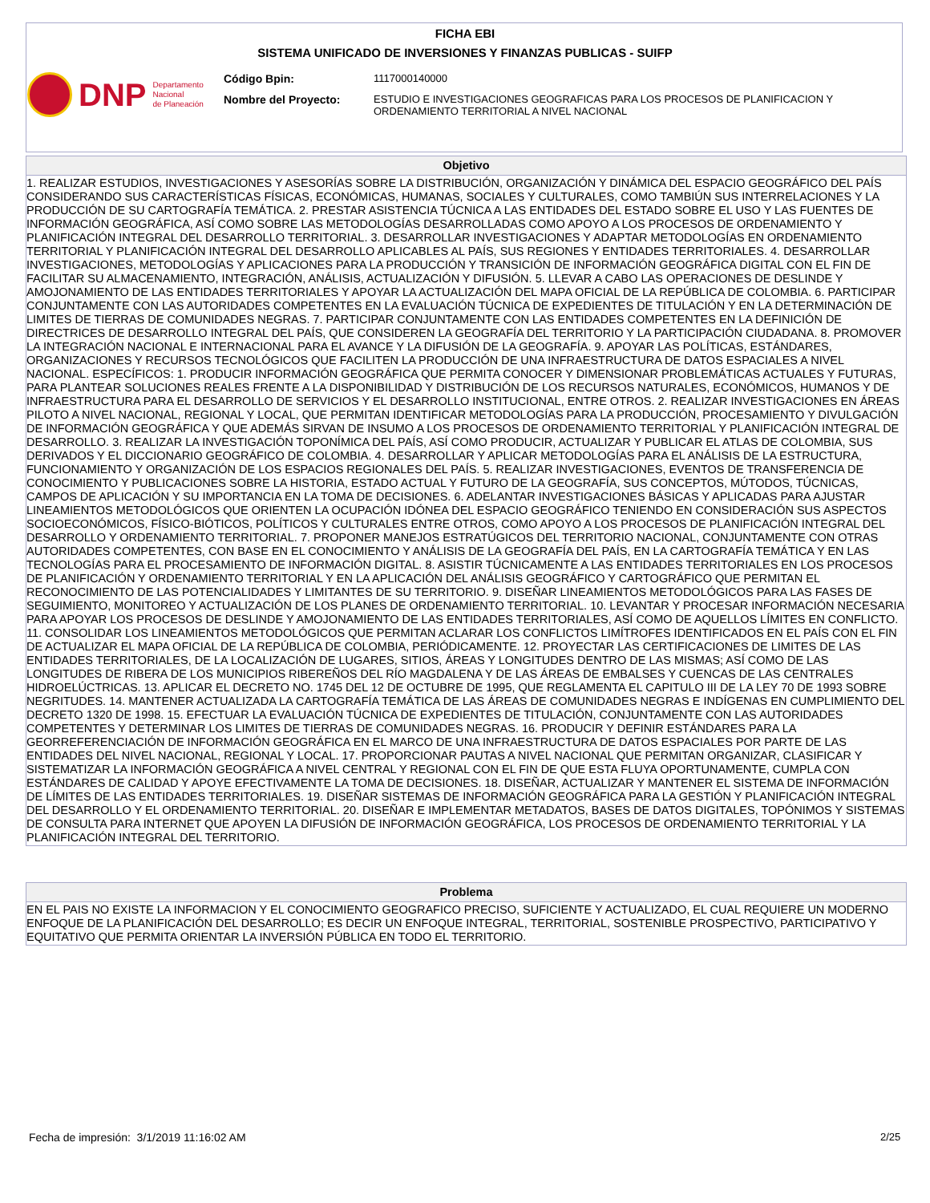FICHA EBI
SISTEMA UNIFICADO DE INVERSIONES Y FINANZAS PUBLICAS - SUIFP
DNP Departamento
Nacional
de Planeación
Código Bpin: 1117000140000
Nombre del Proyecto: ESTUDIO E INVESTIGACIONES GEOGRAFICAS PARA LOS PROCESOS DE PLANIFICACION Y ORDENAMIENTO TERRITORIAL A NIVEL NACIONAL
Objetivo
1. REALIZAR ESTUDIOS, INVESTIGACIONES Y ASESORÍAS SOBRE LA DISTRIBUCIÓN, ORGANIZACIÓN Y DINÁMICA DEL ESPACIO GEOGRÁFICO DEL PAÍS CONSIDERANDO SUS CARACTERÍSTICAS FÍSICAS, ECONÓMICAS, HUMANAS, SOCIALES Y CULTURALES, COMO TAMBIÚN SUS INTERRELACIONES Y LA PRODUCCIÓN DE SU CARTOGRAFÍA TEMÁTICA. 2. PRESTAR ASISTENCIA TÚCNICA A LAS ENTIDADES DEL ESTADO SOBRE EL USO Y LAS FUENTES DE INFORMACIÓN GEOGRÁFICA, ASÍ COMO SOBRE LAS METODOLOGÍAS DESARROLLADAS COMO APOYO A LOS PROCESOS DE ORDENAMIENTO Y PLANIFICACIÓN INTEGRAL DEL DESARROLLO TERRITORIAL. 3. DESARROLLAR INVESTIGACIONES Y ADAPTAR METODOLOGÍAS EN ORDENAMIENTO TERRITORIAL Y PLANIFICACIÓN INTEGRAL DEL DESARROLLO APLICABLES AL PAÍS, SUS REGIONES Y ENTIDADES TERRITORIALES. 4. DESARROLLAR INVESTIGACIONES, METODOLOGÍAS Y APLICACIONES PARA LA PRODUCCIÓN Y TRANSICIÓN DE INFORMACIÓN GEOGRÁFICA DIGITAL CON EL FIN DE FACILITAR SU ALMACENAMIENTO, INTEGRACIÓN, ANÁLISIS, ACTUALIZACIÓN Y DIFUSIÓN. 5. LLEVAR A CABO LAS OPERACIONES DE DESLINDE Y AMOJONAMIENTO DE LAS ENTIDADES TERRITORIALES Y APOYAR LA ACTUALIZACIÓN DEL MAPA OFICIAL DE LA REPÚBLICA DE COLOMBIA. 6. PARTICIPAR CONJUNTAMENTE CON LAS AUTORIDADES COMPETENTES EN LA EVALUACIÓN TÚCNICA DE EXPEDIENTES DE TITULACIÓN Y EN LA DETERMINACIÓN DE LIMITES DE TIERRAS DE COMUNIDADES NEGRAS. 7. PARTICIPAR CONJUNTAMENTE CON LAS ENTIDADES COMPETENTES EN LA DEFINICIÓN DE DIRECTRICES DE DESARROLLO INTEGRAL DEL PAÍS, QUE CONSIDEREN LA GEOGRAFÍA DEL TERRITORIO Y LA PARTICIPACIÓN CIUDADANA. 8. PROMOVER LA INTEGRACIÓN NACIONAL E INTERNACIONAL PARA EL AVANCE Y LA DIFUSIÓN DE LA GEOGRAFÍA. 9. APOYAR LAS POLÍTICAS, ESTÁNDARES, ORGANIZACIONES Y RECURSOS TECNOLÓGICOS QUE FACILITEN LA PRODUCCIÓN DE UNA INFRAESTRUCTURA DE DATOS ESPACIALES A NIVEL NACIONAL. ESPECÍFICOS: 1. PRODUCIR INFORMACIÓN GEOGRÁFICA QUE PERMITA CONOCER Y DIMENSIONAR PROBLEMÁTICAS ACTUALES Y FUTURAS, PARA PLANTEAR SOLUCIONES REALES FRENTE A LA DISPONIBILIDAD Y DISTRIBUCIÓN DE LOS RECURSOS NATURALES, ECONÓMICOS, HUMANOS Y DE INFRAESTRUCTURA PARA EL DESARROLLO DE SERVICIOS Y EL DESARROLLO INSTITUCIONAL, ENTRE OTROS. 2. REALIZAR INVESTIGACIONES EN ÁREAS PILOTO A NIVEL NACIONAL, REGIONAL Y LOCAL, QUE PERMITAN IDENTIFICAR METODOLOGÍAS PARA LA PRODUCCIÓN, PROCESAMIENTO Y DIVULGACIÓN DE INFORMACIÓN GEOGRÁFICA Y QUE ADEMÁS SIRVAN DE INSUMO A LOS PROCESOS DE ORDENAMIENTO TERRITORIAL Y PLANIFICACIÓN INTEGRAL DE DESARROLLO. 3. REALIZAR LA INVESTIGACIÓN TOPONÍMICA DEL PAÍS, ASÍ COMO PRODUCIR, ACTUALIZAR Y PUBLICAR EL ATLAS DE COLOMBIA, SUS DERIVADOS Y EL DICCIONARIO GEOGRÁFICO DE COLOMBIA. 4. DESARROLLAR Y APLICAR METODOLOGÍAS PARA EL ANÁLISIS DE LA ESTRUCTURA, FUNCIONAMIENTO Y ORGANIZACIÓN DE LOS ESPACIOS REGIONALES DEL PAÍS. 5. REALIZAR INVESTIGACIONES, EVENTOS DE TRANSFERENCIA DE CONOCIMIENTO Y PUBLICACIONES SOBRE LA HISTORIA, ESTADO ACTUAL Y FUTURO DE LA GEOGRAFÍA, SUS CONCEPTOS, MÚTODOS, TÚCNICAS, CAMPOS DE APLICACIÓN Y SU IMPORTANCIA EN LA TOMA DE DECISIONES. 6. ADELANTAR INVESTIGACIONES BÁSICAS Y APLICADAS PARA AJUSTAR LINEAMIENTOS METODOLÓGICOS QUE ORIENTEN LA OCUPACIÓN IDÓNEA DEL ESPACIO GEOGRÁFICO TENIENDO EN CONSIDERACIÓN SUS ASPECTOS SOCIOECONÓMICOS, FÍSICO-BIÓTICOS, POLÍTICOS Y CULTURALES ENTRE OTROS, COMO APOYO A LOS PROCESOS DE PLANIFICACIÓN INTEGRAL DEL DESARROLLO Y ORDENAMIENTO TERRITORIAL. 7. PROPONER MANEJOS ESTRATÚGICOS DEL TERRITORIO NACIONAL, CONJUNTAMENTE CON OTRAS AUTORIDADES COMPETENTES, CON BASE EN EL CONOCIMIENTO Y ANÁLISIS DE LA GEOGRAFÍA DEL PAÍS, EN LA CARTOGRAFÍA TEMÁTICA Y EN LAS TECNOLOGÍAS PARA EL PROCESAMIENTO DE INFORMACIÓN DIGITAL. 8. ASISTIR TÚCNICAMENTE A LAS ENTIDADES TERRITORIALES EN LOS PROCESOS DE PLANIFICACIÓN Y ORDENAMIENTO TERRITORIAL Y EN LA APLICACIÓN DEL ANÁLISIS GEOGRÁFICO Y CARTOGRÁFICO QUE PERMITAN EL RECONOCIMIENTO DE LAS POTENCIALIDADES Y LIMITANTES DE SU TERRITORIO. 9. DISEÑAR LINEAMIENTOS METODOLÓGICOS PARA LAS FASES DE SEGUIMIENTO, MONITOREO Y ACTUALIZACIÓN DE LOS PLANES DE ORDENAMIENTO TERRITORIAL. 10. LEVANTAR Y PROCESAR INFORMACIÓN NECESARIA PARA APOYAR LOS PROCESOS DE DESLINDE Y AMOJONAMIENTO DE LAS ENTIDADES TERRITORIALES, ASÍ COMO DE AQUELLOS LÍMITES EN CONFLICTO. 11. CONSOLIDAR LOS LINEAMIENTOS METODOLÓGICOS QUE PERMITAN ACLARAR LOS CONFLICTOS LIMÍTROFES IDENTIFICADOS EN EL PAÍS CON EL FIN DE ACTUALIZAR EL MAPA OFICIAL DE LA REPÚBLICA DE COLOMBIA, PERIÓDICAMENTE. 12. PROYECTAR LAS CERTIFICACIONES DE LIMITES DE LAS ENTIDADES TERRITORIALES, DE LA LOCALIZACIÓN DE LUGARES, SITIOS, ÁREAS Y LONGITUDES DENTRO DE LAS MISMAS; ASÍ COMO DE LAS LONGITUDES DE RIBERA DE LOS MUNICIPIOS RIBEREÑOS DEL RÍO MAGDALENA Y DE LAS ÁREAS DE EMBALSES Y CUENCAS DE LAS CENTRALES HIDROELÚCTRICAS. 13. APLICAR EL DECRETO NO. 1745 DEL 12 DE OCTUBRE DE 1995, QUE REGLAMENTA EL CAPITULO III DE LA LEY 70 DE 1993 SOBRE NEGRITUDES. 14. MANTENER ACTUALIZADA LA CARTOGRAFÍA TEMÁTICA DE LAS ÁREAS DE COMUNIDADES NEGRAS E INDÍGENAS EN CUMPLIMIENTO DEL DECRETO 1320 DE 1998. 15. EFECTUAR LA EVALUACIÓN TÚCNICA DE EXPEDIENTES DE TITULACIÓN, CONJUNTAMENTE CON LAS AUTORIDADES COMPETENTES Y DETERMINAR LOS LIMITES DE TIERRAS DE COMUNIDADES NEGRAS. 16. PRODUCIR Y DEFINIR ESTÁNDARES PARA LA GEORREFERENCIACIÓN DE INFORMACIÓN GEOGRÁFICA EN EL MARCO DE UNA INFRAESTRUCTURA DE DATOS ESPACIALES POR PARTE DE LAS ENTIDADES DEL NIVEL NACIONAL, REGIONAL Y LOCAL. 17. PROPORCIONAR PAUTAS A NIVEL NACIONAL QUE PERMITAN ORGANIZAR, CLASIFICAR Y SISTEMATIZAR LA INFORMACIÓN GEOGRÁFICA A NIVEL CENTRAL Y REGIONAL CON EL FIN DE QUE ESTA FLUYA OPORTUNAMENTE, CUMPLA CON ESTÁNDARES DE CALIDAD Y APOYE EFECTIVAMENTE LA TOMA DE DECISIONES. 18. DISEÑAR, ACTUALIZAR Y MANTENER EL SISTEMA DE INFORMACIÓN DE LÍMITES DE LAS ENTIDADES TERRITORIALES. 19. DISEÑAR SISTEMAS DE INFORMACIÓN GEOGRÁFICA PARA LA GESTIÓN Y PLANIFICACIÓN INTEGRAL DEL DESARROLLO Y EL ORDENAMIENTO TERRITORIAL. 20. DISEÑAR E IMPLEMENTAR METADATOS, BASES DE DATOS DIGITALES, TOPÓNIMOS Y SISTEMAS DE CONSULTA PARA INTERNET QUE APOYEN LA DIFUSIÓN DE INFORMACIÓN GEOGRÁFICA, LOS PROCESOS DE ORDENAMIENTO TERRITORIAL Y LA PLANIFICACIÓN INTEGRAL DEL TERRITORIO.
Problema
EN EL PAIS NO EXISTE LA INFORMACION Y EL CONOCIMIENTO GEOGRAFICO PRECISO, SUFICIENTE Y ACTUALIZADO, EL CUAL REQUIERE UN MODERNO ENFOQUE DE LA PLANIFICACIÓN DEL DESARROLLO; ES DECIR UN ENFOQUE INTEGRAL, TERRITORIAL, SOSTENIBLE PROSPECTIVO, PARTICIPATIVO Y EQUITATIVO QUE PERMITA ORIENTAR LA INVERSIÓN PÚBLICA EN TODO EL TERRITORIO.
Fecha de impresión: 3/1/2019 11:16:02 AM
2/25